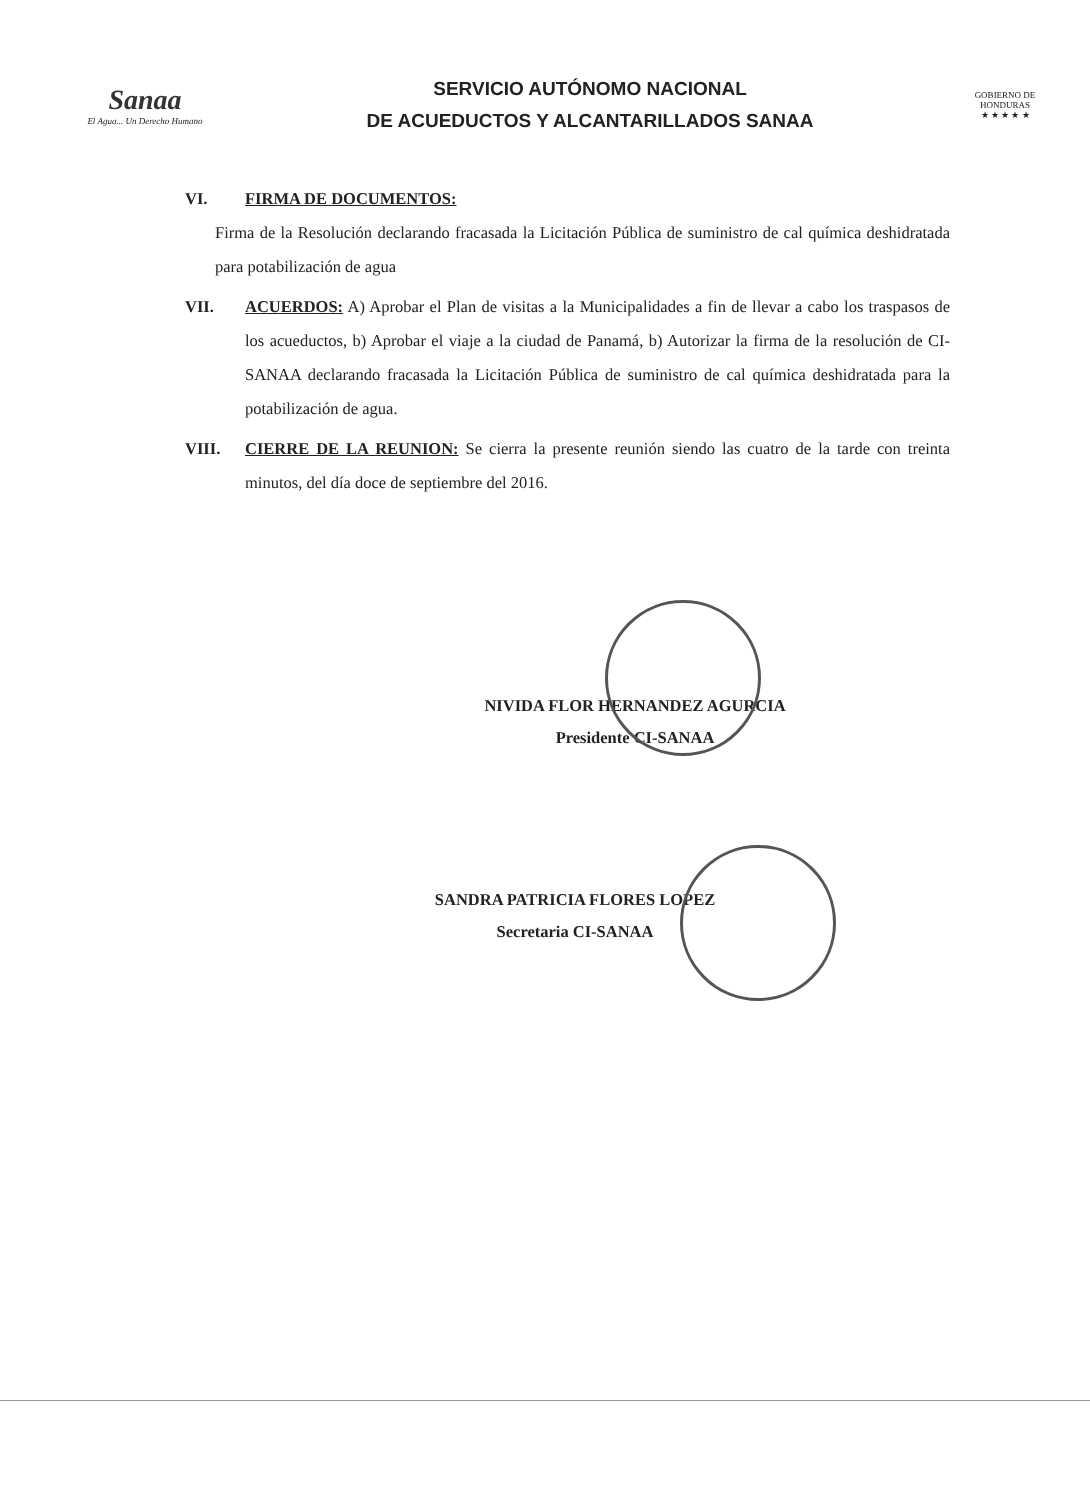Sanaa
El Agua... Un Derecho Humano
SERVICIO AUTÓNOMO NACIONAL
DE ACUEDUCTOS Y ALCANTARILLADOS SANAA
GOBIERNO DE HONDURAS
★ ★ ★ ★ ★
VI. FIRMA DE DOCUMENTOS:
Firma de la Resolución declarando fracasada la Licitación Pública de suministro de cal química deshidratada para potabilización de agua
VII. ACUERDOS: A) Aprobar el Plan de visitas a la Municipalidades a fin de llevar a cabo los traspasos de los acueductos, b) Aprobar el viaje a la ciudad de Panamá, b) Autorizar la firma de la resolución de CI-SANAA declarando fracasada la Licitación Pública de suministro de cal química deshidratada para la potabilización de agua.
VIII. CIERRE DE LA REUNION: Se cierra la presente reunión siendo las cuatro de la tarde con treinta minutos, del día doce de septiembre del 2016.
NIVIDA FLOR HERNANDEZ AGURCIA
Presidente CI-SANAA
SANDRA PATRICIA FLORES LOPEZ
Secretaria CI-SANAA